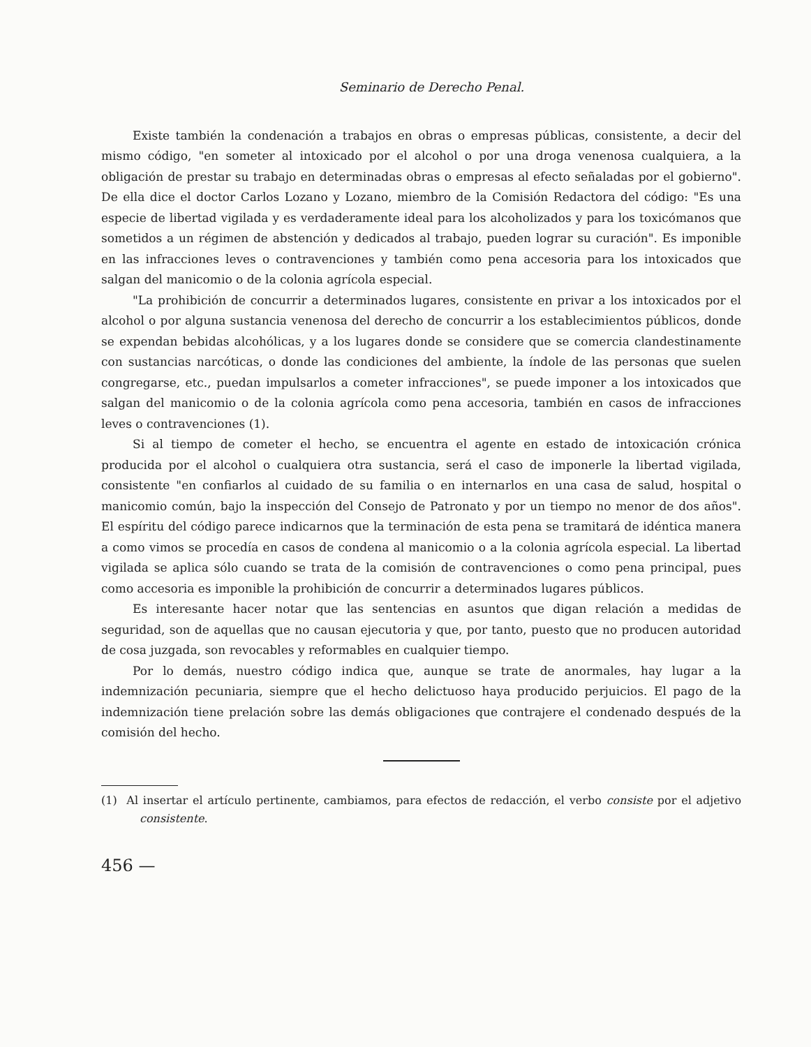Seminario de Derecho Penal.
Existe también la condenación a trabajos en obras o empresas públicas, consistente, a decir del mismo código, "en someter al intoxicado por el alcohol o por una droga venenosa cualquiera, a la obligación de prestar su trabajo en determinadas obras o empresas al efecto señaladas por el gobierno". De ella dice el doctor Carlos Lozano y Lozano, miembro de la Comisión Redactora del código: "Es una especie de libertad vigilada y es verdaderamente ideal para los alcoholizados y para los toxicómanos que sometidos a un régimen de abstención y dedicados al trabajo, pueden lograr su curación". Es imponible en las infracciones leves o contravenciones y también como pena accesoria para los intoxicados que salgan del manicomio o de la colonia agrícola especial.
"La prohibición de concurrir a determinados lugares, consistente en privar a los intoxicados por el alcohol o por alguna sustancia venenosa del derecho de concurrir a los establecimientos públicos, donde se expendan bebidas alcohólicas, y a los lugares donde se considere que se comercia clandestinamente con sustancias narcóticas, o donde las condiciones del ambiente, la índole de las personas que suelen congregarse, etc., puedan impulsarlos a cometer infracciones", se puede imponer a los intoxicados que salgan del manicomio o de la colonia agrícola como pena accesoria, también en casos de infracciones leves o contravenciones (1).
Si al tiempo de cometer el hecho, se encuentra el agente en estado de intoxicación crónica producida por el alcohol o cualquiera otra sustancia, será el caso de imponerle la libertad vigilada, consistente "en confiarlos al cuidado de su familia o en internarlos en una casa de salud, hospital o manicomio común, bajo la inspección del Consejo de Patronato y por un tiempo no menor de dos años". El espíritu del código parece indicarnos que la terminación de esta pena se tramitará de idéntica manera a como vimos se procedía en casos de condena al manicomio o a la colonia agrícola especial. La libertad vigilada se aplica sólo cuando se trata de la comisión de contravenciones o como pena principal, pues como accesoria es imponible la prohibición de concurrir a determinados lugares públicos.
Es interesante hacer notar que las sentencias en asuntos que digan relación a medidas de seguridad, son de aquellas que no causan ejecutoria y que, por tanto, puesto que no producen autoridad de cosa juzgada, son revocables y reformables en cualquier tiempo.
Por lo demás, nuestro código indica que, aunque se trate de anormales, hay lugar a la indemnización pecuniaria, siempre que el hecho delictuoso haya producido perjuicios. El pago de la indemnización tiene prelación sobre las demás obligaciones que contrajere el condenado después de la comisión del hecho.
(1) Al insertar el artículo pertinente, cambiamos, para efectos de redacción, el verbo consiste por el adjetivo consistente.
456 —